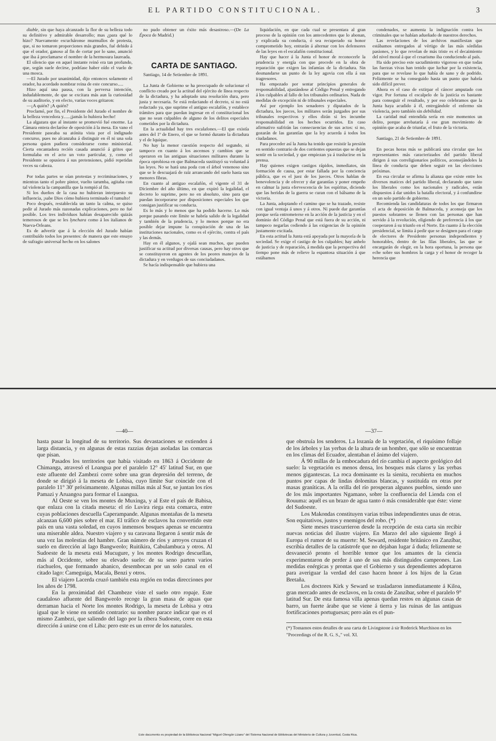EL PARTIDO CONSTITUCIONAL. 3
diable, sin que haya alcanzado la flor de su belleza todo su definitivo y admirable desarrollo; mas ¿para qué lo hizo? Nuevamente escucháronse murmullos de protesta, que, si no tomaron proporciones más grandes, fué debido á que el orador, ganoso al fin de cortar por lo sano, anunció que iba á proclamarse el nombre de la hermosura laureada.
El silencio que en aquel instante reinó era tan profundo, que, según suele decirse, podríase haber oído el vuelo de una mosca.
—El Jurado por unanimidad, dijo entonces solamente el orador, ha acordado nombrar reina de este concurso.....
Hizo aquí una pausa, con la perversa intención, indudablemente, de que se excitara más aun la curiosidad de su auditorio, y en efecto, varias voces gritaron:
—¡A quién? ¡A quién?
Proclamó, por fin, el Presidente del Jurado el nombre de la belleza vencedora y......¡jamás lo hubiera hecho!
La algazara que al instante se promovió fué enorme. La Cámara entera declaróse de oposición á la mesa. En vano el Presidente paseaba su atónita vista por el indignado concurso, pues no alcanzaba á distinguir en él ni una sola persona quien pudiera considerarse como ministerial. Cierta encantadora recién casada anunció á gritos que formulaba en el acto un voto particular, y, como el Presidente se opusiera á sus pretensiones, pidió repetidas veces su cabeza.
Por todas partes se oían protestas y recriminaciones, y mientras tanto el pobre pintor, vuelto tarumba, agitaba con tal violencia la campanilla que la rompió al fin.
Si los dueños de la casa no hubieran interpuesto su influencia, ¡sabe Dios cómo hubiera terminado el tumulto!
Poco después, restablecida un tanto la calma, se quiso pedir al Jurado más razonadas explicaciones, pero no fué posible. Los tres individuos habían desaparecido quizás temerosos de que se les lynchara como á los italianos de Nueva-Orleans.
Es de advertir que á la elección del Jurado habían contribuído todos los presentes: de manera que este ensayo de sufragio universal hecho en los salones
no pudo obtener un éxito más desastroso.—(De La Época de Madrid.)
CARTA DE SANTIAGO.
Santiago, 14 de Setiembre de 1891.
La Junta de Gobierno se ha preocupado de solucionar el conflicto creado por la actitud del ejército de línea respecto de la dictadura, y ha adoptado una resolución dura, pero justa y necesaria. Se está redactando el decreto, si no está redactado ya, que suprime el antiguo escalafón, y establece trámites para que puedan ingresar en el constitucional los que no sean culpables de alguno de los delitos especiales cometidos por la dictadura.
En la actualidad hay tres escalafones.—El que existía antes del 1º de Enero, el que se formó durante la dictadura y el de Iquique.
No hay la menor cuestión respecto del segundo, ni tampoco en cuanto á los ascensos y cambios que se operaron en las antiguas situaciones militares durante la época oprobiosa en que Balmaceda sustituyó su voluntad á las leyes. No se hará una poda con el árbol venenoso sino que se le descuajará de raíz arrancando del suelo hasta sus menores fibras.
En cuanto al antiguo escalafón, el vigente el 31 de Diciembre del año último, en que expiró la legalidad, el decreto lo suprime, pero no en absoluto, sino para que puedan incorporarse por disposiciones especiales los que consigan justificar su conducta.
Es lo más y lo menos que ha podido hacerse. Lo más porque pasando este límite se habría salido de la legalidad y también de la prudencia, y lo menos porque no era posible dejar impune la conspiración de una de las instituciones nacionales, como es el ejército, contra el país y las demás.
Hay en él algunos, y ojalá sean muchos, que pueden justificar su actitud por diversas causas, pero hay otros que se constituyeron en agentes de los peores manejos de la dictadura y en verdugos de sus conciudadanos.
Se hacía indispensable que hubiera una
liquidación, en que cada cual se presentara al gran proceso de la opinión con los antecedentes que lo abonan, y explicada su conducta, ó sea recuperado su honor comprometido hoy, entrarán á alternar con los defensores de las leyes en el escalafón constitucional.
Hay que hacer á la Junta el honor de reconocerle la prudencia y energía con que procede en la obra de reparación que exigen las infamias de la dictadura. Sin desmandarse un punto de la ley agovia con ella á sus tragresores.
Ha empezado por sentar principios generales de responsabilidad, ajustándose al Código Penal y entregando á los culpables al fallo de los tribunales ordinarios. Nada de medidas de excepción ni de tribunales especiales.
Así por ejemplo los senadores y diputados de la dictadura, los jueces, los militares serán juzgados por sus tribunales respectivos y ellos dirán si les incumbe responsabilidad en los hechos ocurridos. En caso afirmativo sufrirán las consecuencias de sus actos: si no, gozarán de las garantías que la ley acuerda á todos los ciudadanos.
Para proceder así la Junta ha tenido que resistir la presión en sentido contrario de dos corrientes opuestas que se dejan sentir en la sociedad, y que empiezan ya á traslucirse en la prensa.
Hay quienes exigen castigos rápidos, inmediatos, sin formación de causa, por estar fallada por la conciencia pública, que es el juez de los jueces. Otros hablan de benevolencia y de ofrecer y dar garantías y poner empeño en calmar la justa efervescencia de los espíritus, diciendo que las heridas de la guerra se curan con el bálsamo de la victoria.
La Junta, adoptando el camino que se ha trazado, resiste con igual ventaja á unos y á otros. Ni puede dar garantías porque sería entrometerse en la acción de la justicia y en el dominio del Código Penal que está fuera de su acción, ni tampoco negarlas cediendo á las exigencias de la opinión justamente excitada.
En esta actitud la Junta está apoyada por la mayoría de la sociedad. Se exige el castigo de los culpables; hay anhelo de justicia y de reparación, á medida que la perspectiva del tiempo pone más de relieve la espantosa situación á que estábamos
condenados, se aumenta la indignación contra los criminales que se habían adueñado de nuestros derechos.
Las revelaciones de los archivos manifiestan que estábamos entregados al vértigo de las más sórdidas pasiones, y lo que revelan de más triste es el decaimiento del nivel moral á que el cesarismo iba conduciendo al país.
Ha sido preciso este sacudimiento vigoroso en que todas las fuerzas vivas han tenido que luchar por la existencia, para que se revelase lo que había de sano y de podrido. Felizmente se ha conseguido hasta un punto que habría sido difícil prever.
Ahora es el caso de extirpar el cáncer amputado con vigor. Por fortuna el escalpelo de la justicia es bastante para conseguir el resultado, y por eso celebramos que la Junta haya acudido á él, entregándole el enfermo sin violencia, pero también sin debilidad.
La caridad mal entendida sería en este momentos un delito, porque arrebataría á ese gran movimiento de opinión que acaba de triunfar, el fruto de la victoria.
Santiago, 21 de Setiembre de 1891.
En pocas horas más se publicará una circular que los representantes más caracterizados del partido liberal dirigen á sus correligionarios políticos, aconsejándoles la línea de conducta que deben seguir en las elecciones próximas.
En esa circular se afirma la alianza que existe entre los diversos matices del partido liberal, declarando que tanto los liberales como los nacionales y radicales, están dispuestos á dar unidos la batalla electoral, y á confundirse en un solo partido de gobierno.
Recomienda las candidaturas de todos los que firmaron el acta de deposición de Balmaceda, y aconseja que los puestos sobrantes se llenen con las personas que han servido á la revolución, eligiendo de preferencia á los que cooperaron á su triunfo en el Norte. En cuanto á la elección presidencial, se limita á pedir que se designen para el cargo de electores de Presidente personas independientes y honorables, dentro de las filas liberales, las que se encargarán de elegir, en la hora oportuna, la persona que eche sobre sus hombros la carga y el honor de recoger la herencia que
—40—
hasta pasar la longitud de su territorio. Sus devastaciones se extienden á larga distancia, y en algunas de estas razzias dejan asoladas las comarcas que pisan.
Pasados los territorios que había visitado en 1863 á Occidente de Chimanga, atravesó el Loangua por el paralelo 12° 45′ latitud Sur, en que este afluente del Zambezi corre sobre una gran depresión del terreno, de donde se dirigió á la meseta de Lobisa, cuyo límite Sur coincide con el paralelo 11° 30′ próximamente. Algunas millas más al Sur, se juntan los ríos Pamazi y Aruangoa para formar el Luangua.
Al Oeste se ven los montes de Muxinga, y al Este el país de Babisa, que enlaza con la citada meseta: el río Luvira riega esta comarca, entre cuyas poblaciones descuella Caperampande. Algunas montañas de la meseta alcanzan 6,600 pies sobre el mar. El tráfico de esclavos ha convertido este país en una vasta soledad, en cuyos inmensos bosques apenas se encuentra una miserable aldea. Nuestro viajero y su caravana llegaron á sentir más de una vez las molestias del hambre. Gran número de ríos y arroyos cruzan el suelo en dirección al lago Bangweolo; Ruitikira, Cabulambuca y otros. Al Sudoeste de la meseta está Mucugure, y los montes Rodrigo descuellan, más al Occidente, sobre su elevado suelo: de su seno parten varios riachuelos, que formando abanico, desembocan por un solo canal en el citado lago: Cameguiga, Macala, Benzi y otros.
El viajero Lacerda cruzó también esta región en todas direcciones por los años de 1798.
En la proximidad del Chambeze viste el suelo otro ropaje. Este caudaloso afluente del Bangweolo recoge la gran masa de aguas que derraman hacia el Norte los montes Rodrigo, la meseta de Lobisa y otra igual que le viene en sentido contrario: su nombre parace indicar que es el mismo Zambezi, que saliendo del lago por la ribera Sudoeste, corre en esta dirección á unirse con el Liba: pero este es un error de los naturales.
—37—
que obstruía los senderos. La lozanía de la vegetación, el riquísimo follaje de los árboles y las yerbas de la altura de un hombre, que sólo se encuentran en los climas del Ecuador, alentaban el ánimo del viajero.
Á 90 millas de la embocadura del río cambia el aspecto geológico del suelo: la vegetación es menos densa, los bosques más claros y las yerbas menos gigantescas. La roca dominante es la sienita, recubierta en muchos puntos por capas de lindas dolomitas blancas, y sustituída en otras por masas graníticas. A la orilla del río prosperan algunos pueblos, siendo uno de los más importantes Ngamano, sobre la confluencia del Lienda con el Rouuma: aquél es un brazo de agua tanto ó más considerable que éste: viene del Sudoeste.
Los Makondas constituyen varias tribus independientes unas de otras. Son equitativos, justos y enemigos del robo. (*)
Siete meses trascurrieron desde la recepción de esta carta sin recibir nuevas noticias del ilustre viajero. En Marzo del año siguiente llegó á Europa el rumor de su muerte: M. Seward, residente británico en Zanzíbar, escribía detalles de la catástrofe que no dejaban lugar á duda; felizmente se desvaneció pronto el horrible temor que los amantes de la ciencia experimentaron de perder á uno de sus más distinguidos campeones. Las medidas enérgicas y prontas que el Gobierno y sus dependientes adoptaron para averiguar la verdad del caso hacen honor á los hijos de la Gran Bretaña.
Los doctores Kirk y Seward se trasladaron inmediatamente á Kiloa, gran mercado antes de esclavos, en la costa de Zanzíbar, sobre el paralelo 9° latitud Sur. De esta famosa villa apenas quedan restos en algunas casas de barro, un fuerte árabe que se viene á tierra y las ruinas de las antiguas fortificaciones portuguesas; pero aún es el pun-
(*) Tomamos estos detalles de una carta de Livingstone á sir Roderick Murchison en los "Proceedings of the R. G. S.," vol. XI.
Este documento es propiedad de la Biblioteca Nacional "Miguel Obregón Lizano" del Sistema Nacional de Bibliotecas del Ministerio de Cultura y Juventud, Costa Rica.